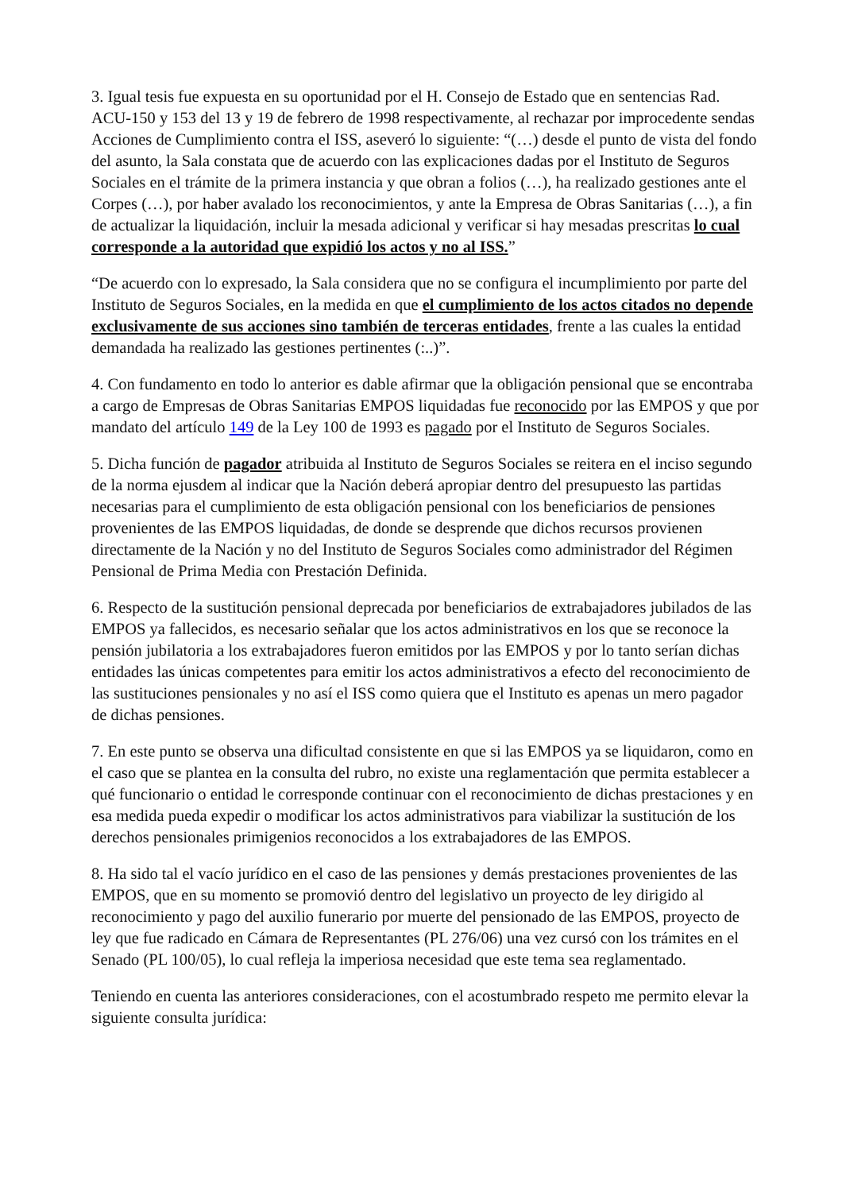3. Igual tesis fue expuesta en su oportunidad por el H. Consejo de Estado que en sentencias Rad. ACU-150 y 153 del 13 y 19 de febrero de 1998 respectivamente, al rechazar por improcedente sendas Acciones de Cumplimiento contra el ISS, aseveró lo siguiente: “(…) desde el punto de vista del fondo del asunto, la Sala constata que de acuerdo con las explicaciones dadas por el Instituto de Seguros Sociales en el trámite de la primera instancia y que obran a folios (…), ha realizado gestiones ante el Corpes (…), por haber avalado los reconocimientos, y ante la Empresa de Obras Sanitarias (…), a fin de actualizar la liquidación, incluir la mesada adicional y verificar si hay mesadas prescritas lo cual corresponde a la autoridad que expidió los actos y no al ISS.”
“De acuerdo con lo expresado, la Sala considera que no se configura el incumplimiento por parte del Instituto de Seguros Sociales, en la medida en que el cumplimiento de los actos citados no depende exclusivamente de sus acciones sino también de terceras entidades, frente a las cuales la entidad demandada ha realizado las gestiones pertinentes (:..)”.
4. Con fundamento en todo lo anterior es dable afirmar que la obligación pensional que se encontraba a cargo de Empresas de Obras Sanitarias EMPOS liquidadas fue reconocido por las EMPOS y que por mandato del artículo 149 de la Ley 100 de 1993 es pagado por el Instituto de Seguros Sociales.
5. Dicha función de pagador atribuida al Instituto de Seguros Sociales se reitera en el inciso segundo de la norma ejusdem al indicar que la Nación deberá apropiar dentro del presupuesto las partidas necesarias para el cumplimiento de esta obligación pensional con los beneficiarios de pensiones provenientes de las EMPOS liquidadas, de donde se desprende que dichos recursos provienen directamente de la Nación y no del Instituto de Seguros Sociales como administrador del Régimen Pensional de Prima Media con Prestación Definida.
6. Respecto de la sustitución pensional deprecada por beneficiarios de extrabajadores jubilados de las EMPOS ya fallecidos, es necesario señalar que los actos administrativos en los que se reconoce la pensión jubilatoria a los extrabajadores fueron emitidos por las EMPOS y por lo tanto serían dichas entidades las únicas competentes para emitir los actos administrativos a efecto del reconocimiento de las sustituciones pensionales y no así el ISS como quiera que el Instituto es apenas un mero pagador de dichas pensiones.
7. En este punto se observa una dificultad consistente en que si las EMPOS ya se liquidaron, como en el caso que se plantea en la consulta del rubro, no existe una reglamentación que permita establecer a qué funcionario o entidad le corresponde continuar con el reconocimiento de dichas prestaciones y en esa medida pueda expedir o modificar los actos administrativos para viabilizar la sustitución de los derechos pensionales primigenios reconocidos a los extrabajadores de las EMPOS.
8. Ha sido tal el vacío jurídico en el caso de las pensiones y demás prestaciones provenientes de las EMPOS, que en su momento se promovió dentro del legislativo un proyecto de ley dirigido al reconocimiento y pago del auxilio funerario por muerte del pensionado de las EMPOS, proyecto de ley que fue radicado en Cámara de Representantes (PL 276/06) una vez cursó con los trámites en el Senado (PL 100/05), lo cual refleja la imperiosa necesidad que este tema sea reglamentado.
Teniendo en cuenta las anteriores consideraciones, con el acostumbrado respeto me permito elevar la siguiente consulta jurídica: